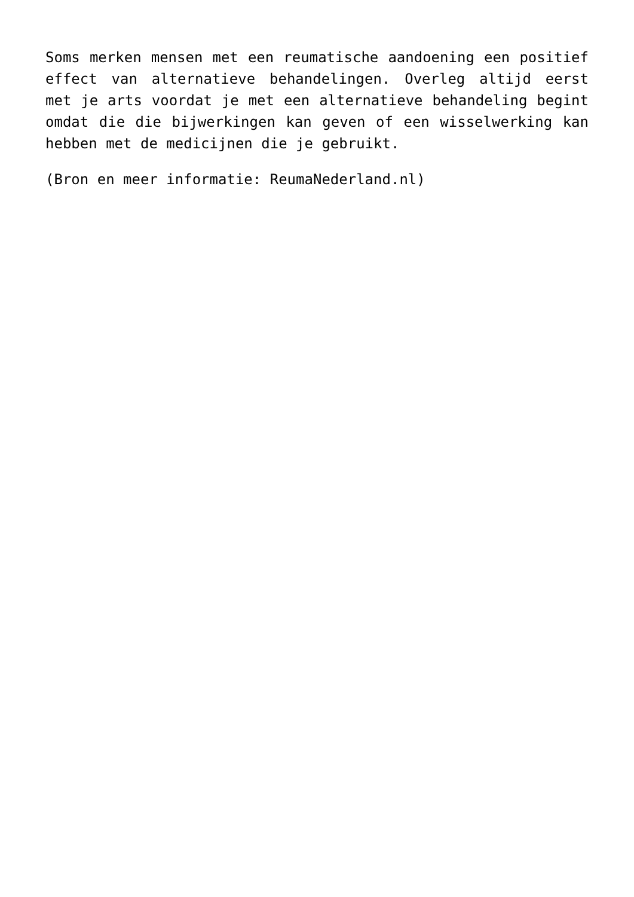Soms merken mensen met een reumatische aandoening een positief effect van alternatieve behandelingen. Overleg altijd eerst met je arts voordat je met een alternatieve behandeling begint omdat die die bijwerkingen kan geven of een wisselwerking kan hebben met de medicijnen die je gebruikt.
(Bron en meer informatie: ReumaNederland.nl)